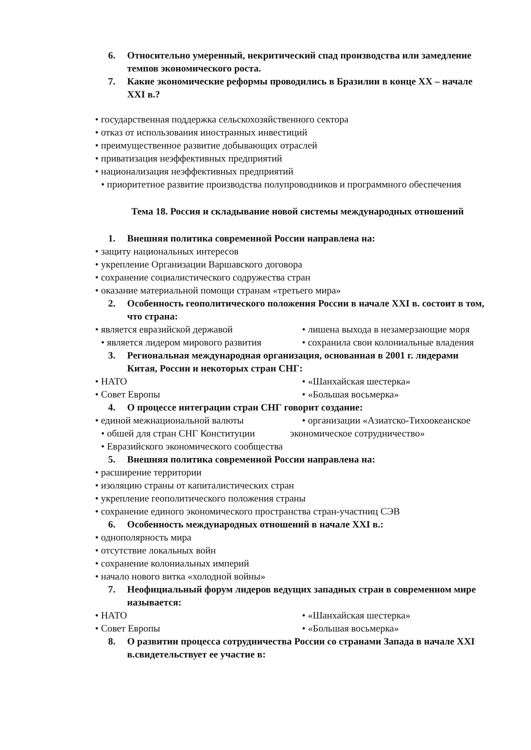6. Относительно умеренный, некритический спад производства или замедление темпов экономического роста.
7. Какие экономические реформы проводились в Бразилии в конце XX – начале XXI в.?
• государственная поддержка сельскохозяйственного сектора
• отказ от использования иностранных инвестиций
• преимущественное развитие добывающих отраслей
• приватизация неэффективных предприятий
• национализация неэффективных предприятий
• приоритетное развитие производства полупроводников и программного обеспечения
Тема 18. Россия и складывание новой системы международных отношений
1. Внешняя политика современной России направлена на:
• защиту национальных интересов
• укрепление Организации Варшавского договора
• сохранение социалистического содружества стран
• оказание материальной помощи странам «третьего мира»
2. Особенность геополитического положения России в начале XXI в. состоит в том, что страна:
• является евразийской державой
• является лидером мирового развития
• лишена выхода в незамерзающие моря
• сохранила свои колониальные владения
3. Региональная международная организация, основанная в 2001 г. лидерами Китая, России и некоторых стран СНГ:
• НАТО
• Совет Европы
• «Шанхайская шестерка»
• «Большая восьмерка»
4. О процессе интеграции стран СНГ говорит создание:
• единой межнациональной валюты
• обшей для стран СНГ Конституции
• Евразийского экономического сообщества
• организации «Азиатско-Тихоокеанское экономическое сотрудничество»
5. Внешняя политика современной России направлена на:
• расширение территории
• изоляцию страны от капиталистических стран
• укрепление геополитического положения страны
• сохранение единого экономического пространства стран-участниц СЭВ
6. Особенность международных отношений в начале XXI в.:
• однополярность мира
• отсутствие локальных войн
• сохранение колониальных империй
• начало нового витка «холодной войны»
7. Неофициальный форум лидеров ведущих западных стран в современном мире называется:
• НАТО
• Совет Европы
• «Шанхайская шестерка»
• «Большая восьмерка»
8. О развитии процесса сотрудничества России со странами Запада в начале XXI в.свидетельствует ее участие в: